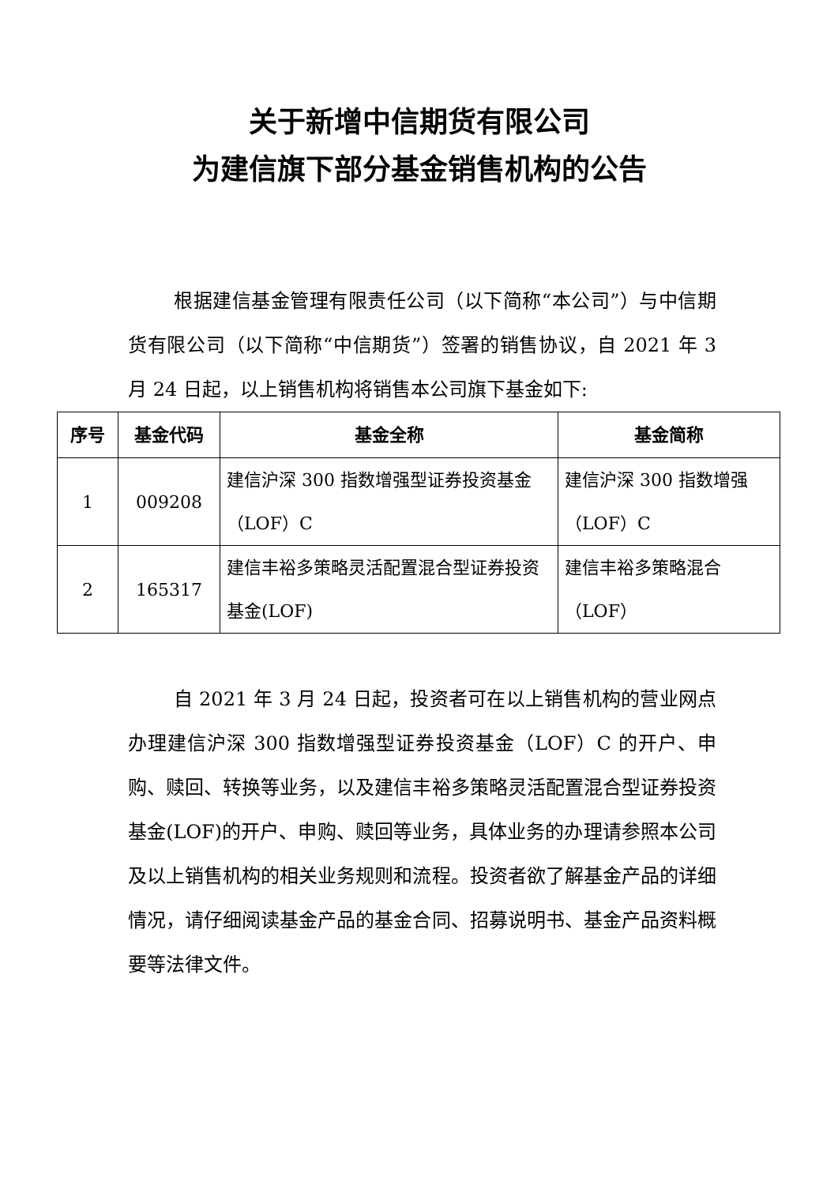关于新增中信期货有限公司
为建信旗下部分基金销售机构的公告
根据建信基金管理有限责任公司（以下简称“本公司”）与中信期货有限公司（以下简称“中信期货”）签署的销售协议，自 2021 年 3 月 24 日起，以上销售机构将销售本公司旗下基金如下:
| 序号 | 基金代码 | 基金全称 | 基金简称 |
| --- | --- | --- | --- |
| 1 | 009208 | 建信沪深 300 指数增强型证券投资基金（LOF）C | 建信沪深 300 指数增强（LOF）C |
| 2 | 165317 | 建信丰裕多策略灵活配置混合型证券投资基金(LOF) | 建信丰裕多策略混合（LOF） |
自 2021 年 3 月 24 日起，投资者可在以上销售机构的营业网点办理建信沪深 300 指数增强型证券投资基金（LOF）C 的开户、申购、赎回、转换等业务，以及建信丰裕多策略灵活配置混合型证券投资基金(LOF)的开户、申购、赎回等业务，具体业务的办理请参照本公司及以上销售机构的相关业务规则和流程。投资者欲了解基金产品的详细情况，请仔细阅读基金产品的基金合同、招募说明书、基金产品资料概要等法律文件。